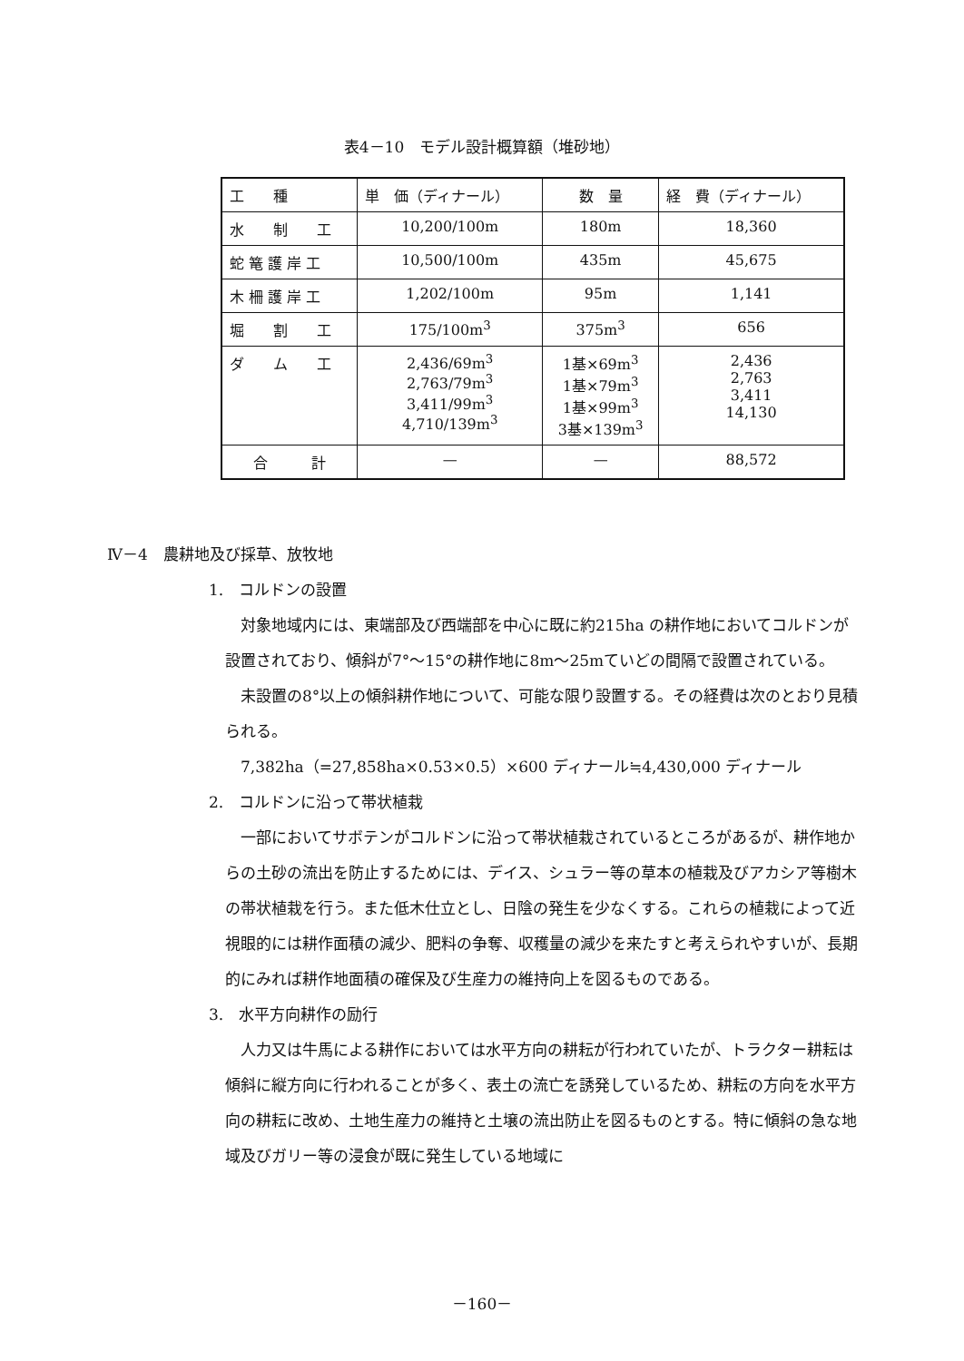表4－10　モデル設計概算額（堆砂地）
| 工 種 | 単 価（ディナール） | 数 量 | 経 費（ディナール） |
| --- | --- | --- | --- |
| 水 制 工 | 10,200/100m | 180m | 18,360 |
| 蛇 篭 護 岸 工 | 10,500/100m | 435m | 45,675 |
| 木 柵 護 岸 工 | 1,202/100m | 95m | 1,141 |
| 堀 割 工 | 175/100m<sup>3</sup> | 375m<sup>3</sup> | 656 |
| ダ ム 工 | 2,436/69m<sup>3</sup> 2,763/79m<sup>3</sup> 3,411/99m<sup>3</sup> 4,710/139m<sup>3</sup> | 1基×69m<sup>3</sup> 1基×79m<sup>3</sup> 1基×99m<sup>3</sup> 3基×139m<sup>3</sup> | 2,436 2,763 3,411 14,130 |
| 合 計 | — | — | 88,572 |
Ⅳ－4　農耕地及び採草、放牧地
1.　コルドンの設置
　対象地域内には、東端部及び西端部を中心に既に約215ha の耕作地においてコルドンが設置されており、傾斜が7°～15°の耕作地に8m～25mていどの間隔で設置されている。
　未設置の8°以上の傾斜耕作地について、可能な限り設置する。その経費は次のとおり見積られる。
　7,382ha（=27,858ha×0.53×0.5）×600 ディナール≒4,430,000 ディナール
2.　コルドンに沿って帯状植栽
　一部においてサボテンがコルドンに沿って帯状植栽されているところがあるが、耕作地からの土砂の流出を防止するためには、デイス、シュラー等の草本の植栽及びアカシア等樹木の帯状植栽を行う。また低木仕立とし、日陰の発生を少なくする。これらの植栽によって近視眼的には耕作面積の減少、肥料の争奪、収穫量の減少を来たすと考えられやすいが、長期的にみれば耕作地面積の確保及び生産力の維持向上を図るものである。
3.　水平方向耕作の励行
　人力又は牛馬による耕作においては水平方向の耕耘が行われていたが、トラクター耕耘は傾斜に縦方向に行われることが多く、表土の流亡を誘発しているため、耕耘の方向を水平方向の耕耘に改め、土地生産力の維持と土壌の流出防止を図るものとする。特に傾斜の急な地域及びガリー等の浸食が既に発生している地域に
－160－